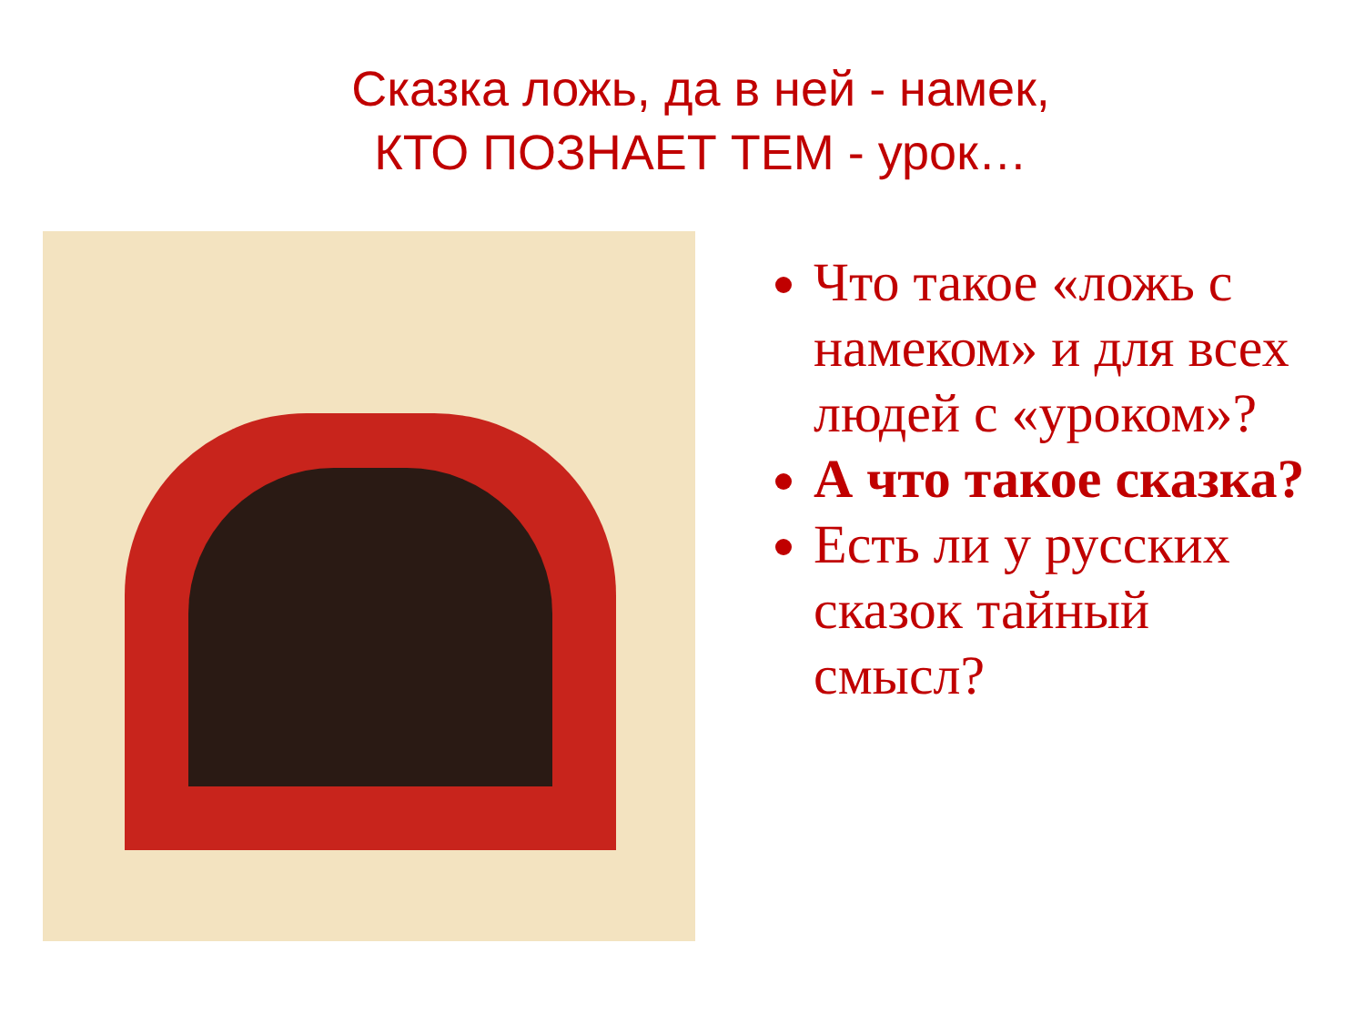Сказка ложь, да в ней - намек,
КТО ПОЗНАЕТ ТЕМ - урок…
Что такое «ложь с намеком» и для всех людей с «уроком»?
А что такое сказка?
Есть ли у русских сказок тайный смысл?